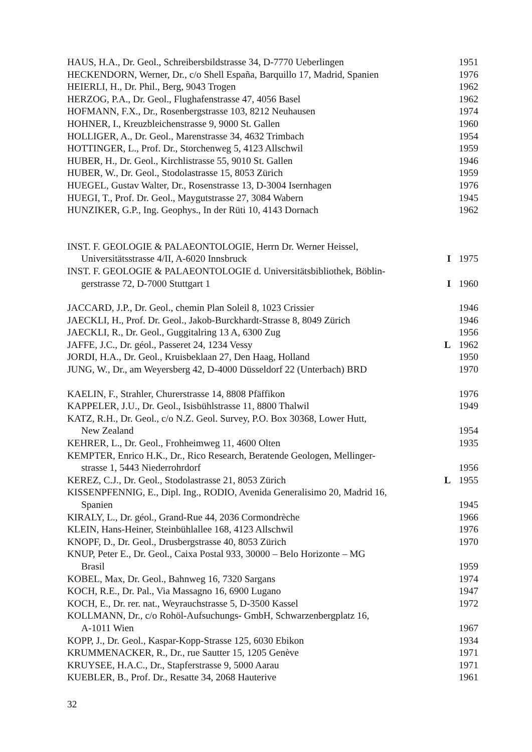HAUS, H.A., Dr. Geol., Schreibersbildstrasse 34, D-7770 Ueberlingen 1951
HECKENDORN, Werner, Dr., c/o Shell España, Barquillo 17, Madrid, Spanien 1976
HEIERLI, H., Dr. Phil., Berg, 9043 Trogen 1962
HERZOG, P.A., Dr. Geol., Flughafenstrasse 47, 4056 Basel 1962
HOFMANN, F.X., Dr., Rosenbergstrasse 103, 8212 Neuhausen 1974
HOHNER, I., Kreuzbleichenstrasse 9, 9000 St. Gallen 1960
HOLLIGER, A., Dr. Geol., Marenstrasse 34, 4632 Trimbach 1954
HOTTINGER, L., Prof. Dr., Storchenweg 5, 4123 Allschwil 1959
HUBER, H., Dr. Geol., Kirchlistrasse 55, 9010 St. Gallen 1946
HUBER, W., Dr. Geol., Stodolastrasse 15, 8053 Zürich 1959
HUEGEL, Gustav Walter, Dr., Rosenstrasse 13, D-3004 Isernhagen 1976
HUEGI, T., Prof. Dr. Geol., Maygutstrasse 27, 3084 Wabern 1945
HUNZIKER, G.P., Ing. Geophys., In der Rüti 10, 4143 Dornach 1962
INST. F. GEOLOGIE & PALAEONTOLOGIE, Herrn Dr. Werner Heissel,
Universitätsstrasse 4/II, A-6020 Innsbruck I 1975
INST. F. GEOLOGIE & PALAEONTOLOGIE d. Universitätsbibliothek, Böblin-
gerstrasse 72, D-7000 Stuttgart 1 I 1960
JACCARD, J.P., Dr. Geol., chemin Plan Soleil 8, 1023 Crissier 1946
JAECKLI, H., Prof. Dr. Geol., Jakob-Burckhardt-Strasse 8, 8049 Zürich 1946
JAECKLI, R., Dr. Geol., Guggitalring 13 A, 6300 Zug 1956
JAFFE, J.C., Dr. géol., Passeret 24, 1234 Vessy L 1962
JORDI, H.A., Dr. Geol., Kruisbeklaan 27, Den Haag, Holland 1950
JUNG, W., Dr., am Weyersberg 42, D-4000 Düsseldorf 22 (Unterbach) BRD 1970
KAELIN, F., Strahler, Churerstrasse 14, 8808 Pfäffikon 1976
KAPPELER, J.U., Dr. Geol., Isisbühlstrasse 11, 8800 Thalwil 1949
KATZ, R.H., Dr. Geol., c/o N.Z. Geol. Survey, P.O. Box 30368, Lower Hutt,
New Zealand 1954
KEHRER, L., Dr. Geol., Frohheimweg 11, 4600 Olten 1935
KEMPTER, Enrico H.K., Dr., Rico Research, Beratende Geologen, Mellinger-
strasse 1, 5443 Niederrohrdorf 1956
KEREZ, C.J., Dr. Geol., Stodolastrasse 21, 8053 Zürich L 1955
KISSENPFENNIG, E., Dipl. Ing., RODIO, Avenida Generalisimo 20, Madrid 16,
Spanien 1945
KIRALY, L., Dr. géol., Grand-Rue 44, 2036 Cormondrèche 1966
KLEIN, Hans-Heiner, Steinbühlallee 168, 4123 Allschwil 1976
KNOPF, D., Dr. Geol., Drusbergstrasse 40, 8053 Zürich 1970
KNUP, Peter E., Dr. Geol., Caixa Postal 933, 30000 – Belo Horizonte – MG
Brasil 1959
KOBEL, Max, Dr. Geol., Bahnweg 16, 7320 Sargans 1974
KOCH, R.E., Dr. Pal., Via Massagno 16, 6900 Lugano 1947
KOCH, E., Dr. rer. nat., Weyrauchstrasse 5, D-3500 Kassel 1972
KOLLMANN, Dr., c/o Rohöl-Aufsuchungs- GmbH, Schwarzenbergplatz 16,
A-1011 Wien 1967
KOPP, J., Dr. Geol., Kaspar-Kopp-Strasse 125, 6030 Ebikon 1934
KRUMMENACKER, R., Dr., rue Sautter 15, 1205 Genève 1971
KRUYSEE, H.A.C., Dr., Stapferstrasse 9, 5000 Aarau 1971
KUEBLER, B., Prof. Dr., Resatte 34, 2068 Hauterive 1961
32